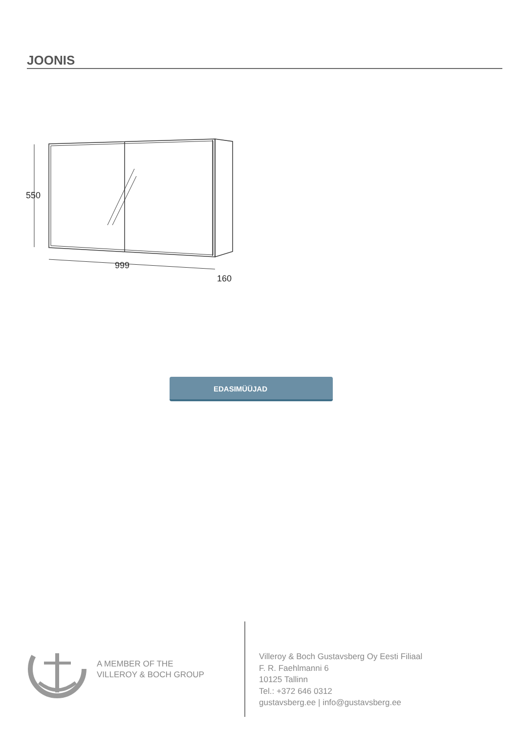JOONIS
550
999
160
EDASIMÜÜJAD
A MEMBER OF THE
VILLEROY & BOCH GROUP
Villeroy & Boch Gustavsberg Oy Eesti Filiaal
F. R. Faehlmanni 6
10125 Tallinn
Tel.: +372 646 0312
gustavsberg.ee | info@gustavsberg.ee